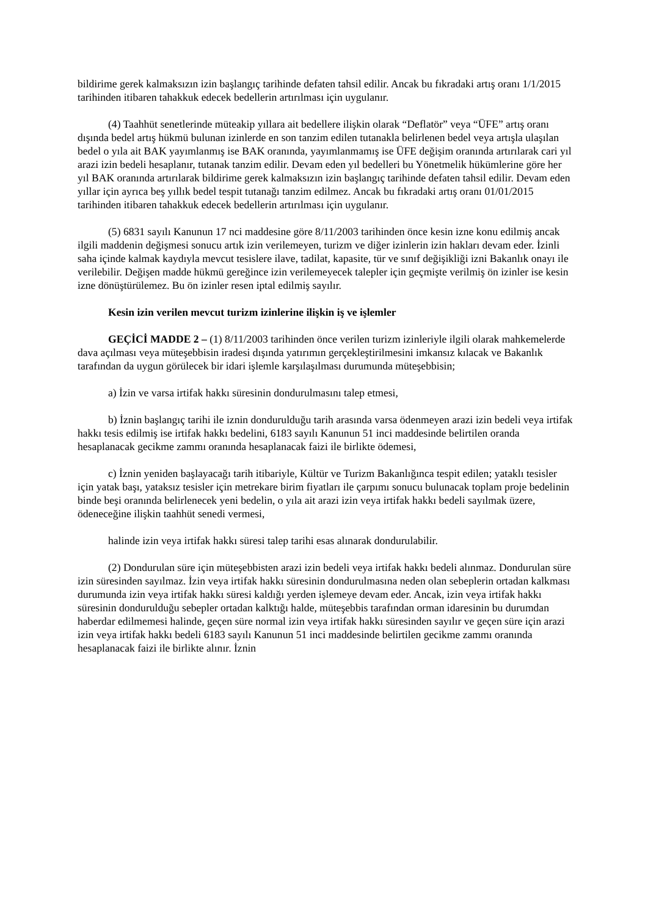bildirime gerek kalmaksızın izin başlangıç tarihinde defaten tahsil edilir. Ancak bu fıkradaki artış oranı 1/1/2015 tarihinden itibaren tahakkuk edecek bedellerin artırılması için uygulanır.
(4) Taahhüt senetlerinde müteakip yıllara ait bedellere ilişkin olarak “Deflatör” veya “ÜFE” artış oranı dışında bedel artış hükmü bulunan izinlerde en son tanzim edilen tutanakla belirlenen bedel veya artışla ulaşılan bedel o yıla ait BAK yayımlanmış ise BAK oranında, yayımlanmamış ise ÜFE değişim oranında artırılarak cari yıl arazi izin bedeli hesaplanır, tutanak tanzim edilir. Devam eden yıl bedelleri bu Yönetmelik hükümlerine göre her yıl BAK oranında artırılarak bildirime gerek kalmaksızın izin başlangıç tarihinde defaten tahsil edilir. Devam eden yıllar için ayrıca beş yıllık bedel tespit tutanağı tanzim edilmez. Ancak bu fıkradaki artış oranı 01/01/2015 tarihinden itibaren tahakkuk edecek bedellerin artırılması için uygulanır.
(5) 6831 sayılı Kanunun 17 nci maddesine göre 8/11/2003 tarihinden önce kesin izne konu edilmiş ancak ilgili maddenin değişmesi sonucu artık izin verilemeyen, turizm ve diğer izinlerin izin hakları devam eder. İzinli saha içinde kalmak kaydıyla mevcut tesislere ilave, tadilat, kapasite, tür ve sınıf değişikliği izni Bakanlık onayı ile verilebilir. Değişen madde hükmü gereğince izin verilemeyecek talepler için geçmişte verilmiş ön izinler ise kesin izne dönüştürülemez. Bu ön izinler resen iptal edilmiş sayılır.
Kesin izin verilen mevcut turizm izinlerine ilişkin iş ve işlemler
GEÇİCİ MADDE 2 – (1) 8/11/2003 tarihinden önce verilen turizm izinleriyle ilgili olarak mahkemelerde dava açılması veya müteşebbisin iradesi dışında yatırımın gerçekleştirilmesini imkansız kılacak ve Bakanlık tarafından da uygun görülecek bir idari işlemle karşılaşılması durumunda müteşebbisin;
a) İzin ve varsa irtifak hakkı süresinin dondurulmasını talep etmesi,
b) İznin başlangıç tarihi ile iznin dondurulduğu tarih arasında varsa ödenmeyen arazi izin bedeli veya irtifak hakkı tesis edilmiş ise irtifak hakkı bedelini, 6183 sayılı Kanunun 51 inci maddesinde belirtilen oranda hesaplanacak gecikme zammı oranında hesaplanacak faizi ile birlikte ödemesi,
c) İznin yeniden başlayacağı tarih itibariyle, Kültür ve Turizm Bakanlığınca tespit edilen; yataklı tesisler için yatak başı, yataksız tesisler için metrekare birim fiyatları ile çarpımı sonucu bulunacak toplam proje bedelinin binde beşi oranında belirlenecek yeni bedelin, o yıla ait arazi izin veya irtifak hakkı bedeli sayılmak üzere, ödeneceğine ilişkin taahhüt senedi vermesi,
halinde izin veya irtifak hakkı süresi talep tarihi esas alınarak dondurulabilir.
(2) Dondurulan süre için müteşebbisten arazi izin bedeli veya irtifak hakkı bedeli alınmaz. Dondurulan süre izin süresinden sayılmaz. İzin veya irtifak hakkı süresinin dondurulmasına neden olan sebeplerin ortadan kalkması durumunda izin veya irtifak hakkı süresi kaldığı yerden işlemeye devam eder. Ancak, izin veya irtifak hakkı süresinin dondurulduğu sebepler ortadan kalktığı halde, müteşebbis tarafından orman idaresinin bu durumdan haberdar edilmemesi halinde, geçen süre normal izin veya irtifak hakkı süresinden sayılır ve geçen süre için arazi izin veya irtifak hakkı bedeli 6183 sayılı Kanunun 51 inci maddesinde belirtilen gecikme zammı oranında hesaplanacak faizi ile birlikte alınır. İznin